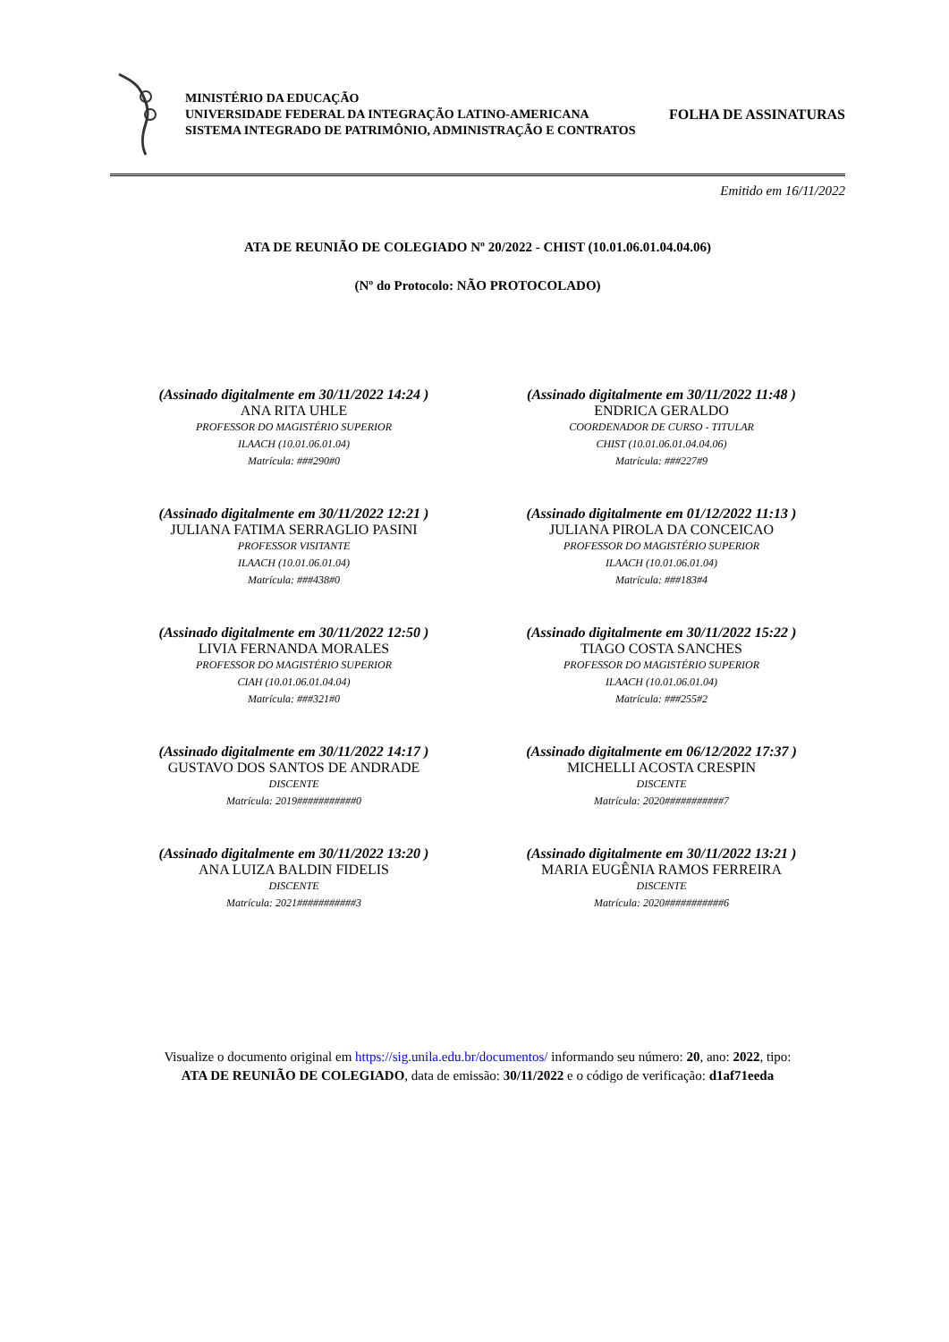MINISTÉRIO DA EDUCAÇÃO
UNIVERSIDADE FEDERAL DA INTEGRAÇÃO LATINO-AMERICANA
SISTEMA INTEGRADO DE PATRIMÔNIO, ADMINISTRAÇÃO E CONTRATOS
FOLHA DE ASSINATURAS
Emitido em 16/11/2022
ATA DE REUNIÃO DE COLEGIADO Nº 20/2022 - CHIST (10.01.06.01.04.04.06)
(Nº do Protocolo: NÃO PROTOCOLADO)
(Assinado digitalmente em 30/11/2022 14:24 )
ANA RITA UHLE
PROFESSOR DO MAGISTÉRIO SUPERIOR
ILAACH (10.01.06.01.04)
Matrícula: ###290#0
(Assinado digitalmente em 30/11/2022 11:48 )
ENDRICA GERALDO
COORDENADOR DE CURSO - TITULAR
CHIST (10.01.06.01.04.04.06)
Matrícula: ###227#9
(Assinado digitalmente em 30/11/2022 12:21 )
JULIANA FATIMA SERRAGLIO PASINI
PROFESSOR VISITANTE
ILAACH (10.01.06.01.04)
Matrícula: ###438#0
(Assinado digitalmente em 01/12/2022 11:13 )
JULIANA PIROLA DA CONCEICAO
PROFESSOR DO MAGISTÉRIO SUPERIOR
ILAACH (10.01.06.01.04)
Matrícula: ###183#4
(Assinado digitalmente em 30/11/2022 12:50 )
LIVIA FERNANDA MORALES
PROFESSOR DO MAGISTÉRIO SUPERIOR
CIAH (10.01.06.01.04.04)
Matrícula: ###321#0
(Assinado digitalmente em 30/11/2022 15:22 )
TIAGO COSTA SANCHES
PROFESSOR DO MAGISTÉRIO SUPERIOR
ILAACH (10.01.06.01.04)
Matrícula: ###255#2
(Assinado digitalmente em 30/11/2022 14:17 )
GUSTAVO DOS SANTOS DE ANDRADE
DISCENTE
Matrícula: 2019###########0
(Assinado digitalmente em 06/12/2022 17:37 )
MICHELLI ACOSTA CRESPIN
DISCENTE
Matrícula: 2020###########7
(Assinado digitalmente em 30/11/2022 13:20 )
ANA LUIZA BALDIN FIDELIS
DISCENTE
Matrícula: 2021###########3
(Assinado digitalmente em 30/11/2022 13:21 )
MARIA EUGÊNIA RAMOS FERREIRA
DISCENTE
Matrícula: 2020###########6
Visualize o documento original em https://sig.unila.edu.br/documentos/ informando seu número: 20, ano: 2022, tipo:
ATA DE REUNIÃO DE COLEGIADO, data de emissão: 30/11/2022 e o código de verificação: d1af71eeda